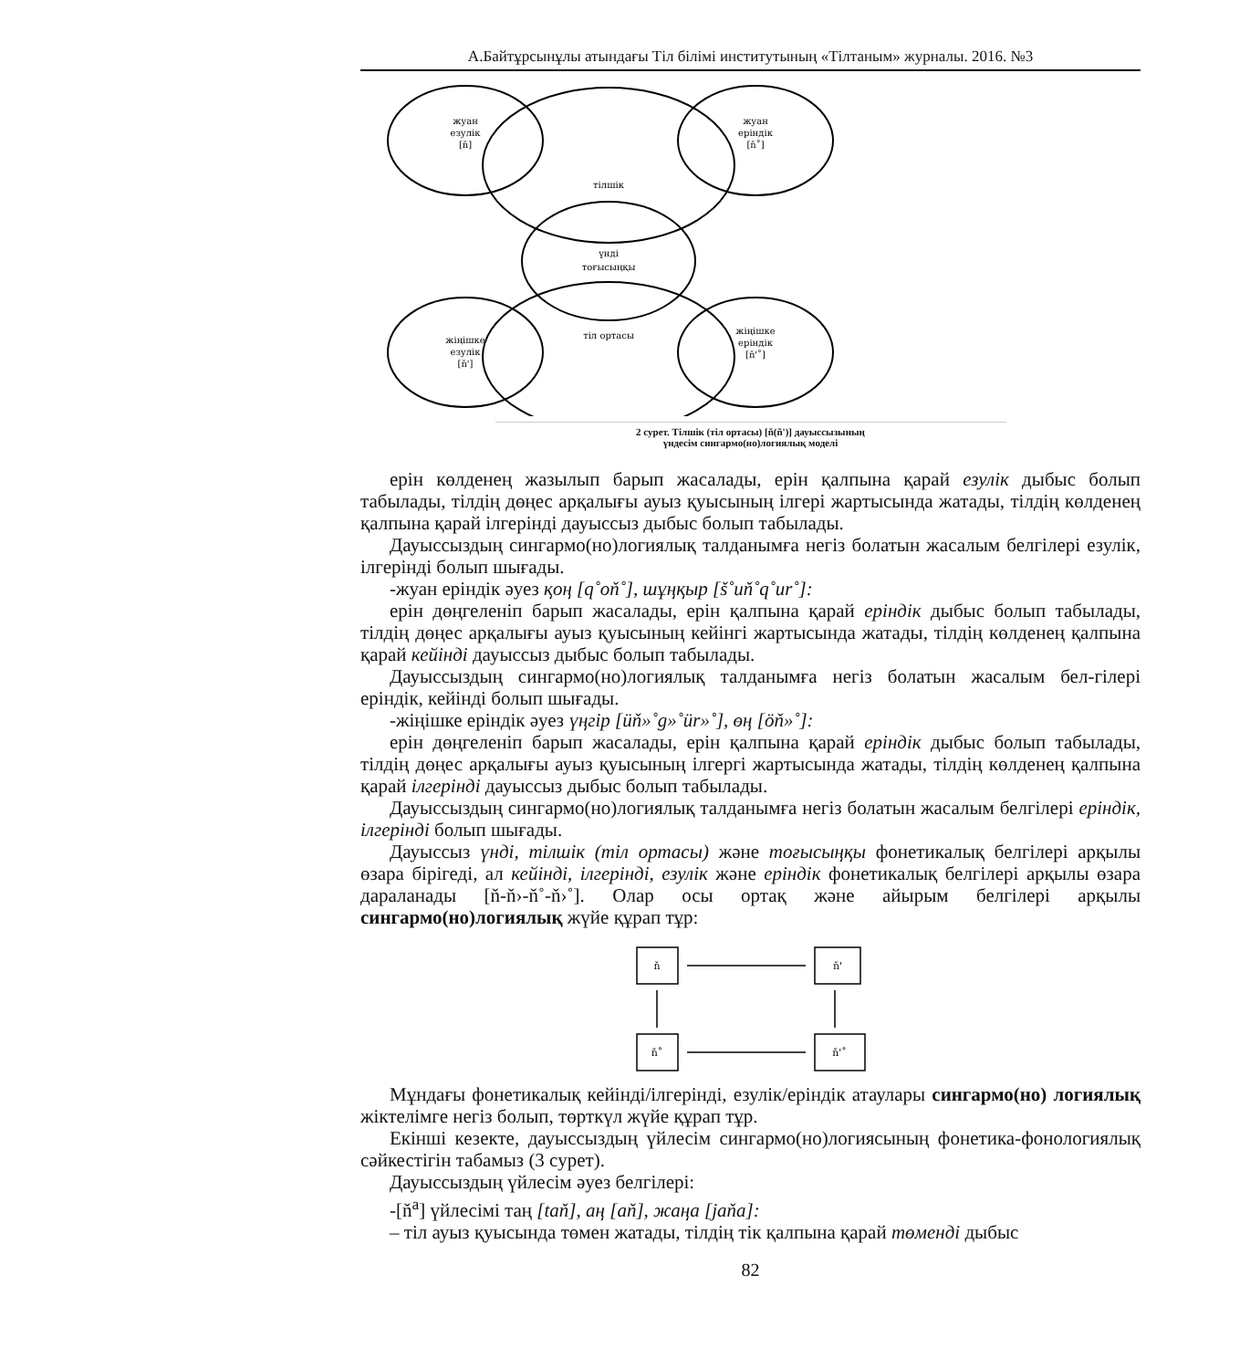А.Байтұрсынұлы атындағы Тіл білімі институтының «Тілтаным» журналы. 2016. №3
жуан
езулік
[ň]
жуан
еріндік
[ň˚]
тілшік
үнді
тоғысыңқы
тіл ортасы
жіңішке
езулік
[ň']
жіңішке
еріндік
[ň'˚]
2 сурет. Тілшік (тіл ортасы) [ň(ň')] дауыссызының
үндесім сингармо(но)логиялық моделі
ерін көлденең жазылып барып жасалады, ерін қалпына қарай езулік дыбыс болып табылады, тілдің дөңес арқалығы ауыз қуысының ілгері жартысында жатады, тілдің көлденең қалпына қарай ілгерінді дауыссыз дыбыс болып табылады.
Дауыссыздың сингармо(но)логиялық талданымға негіз болатын жасалым белгілері езулік, ілгерінді болып шығады.
-жуан еріндік әуез қоң [q˚oň˚], шұңқыр [š˚uň˚q˚ur˚]:
ерін дөңгеленіп барып жасалады, ерін қалпына қарай еріндік дыбыс болып табылады, тілдің дөңес арқалығы ауыз қуысының кейінгі жартысында жатады, тілдің көлденең қалпына қарай кейінді дауыссыз дыбыс болып табылады.
Дауыссыздың сингармо(но)логиялық талданымға негіз болатын жасалым бел-гілері еріндік, кейінді болып шығады.
-жіңішке еріндік әуез үңгір [üň»˚g»˚ür»˚], өң [öň»˚]:
ерін дөңгеленіп барып жасалады, ерін қалпына қарай еріндік дыбыс болып табылады, тілдің дөңес арқалығы ауыз қуысының ілгергі жартысында жатады, тілдің көлденең қалпына қарай ілгерінді дауыссыз дыбыс болып табылады.
Дауыссыздың сингармо(но)логиялық талданымға негіз болатын жасалым белгілері еріндік, ілгерінді болып шығады.
Дауыссыз үнді, тілшік (тіл ортасы) және тоғысыңқы фонетикалық белгілері арқылы өзара бірігеді, ал кейінді, ілгерінді, езулік және еріндік фонетикалық белгілері арқылы өзара дараланады [ň-ň›-ň˚-ň›˚]. Олар осы ортақ және айырым белгілері арқылы сингармо(но)логиялық жүйе құрап тұр:
ň
ň'
ň˚
ň'˚
Мұндағы фонетикалық кейінді/ілгерінді, езулік/еріндік атаулары сингармо(но) логиялық жіктелімге негіз болып, төрткүл жүйе құрап тұр.
Екінші кезекте, дауыссыздың үйлесім сингармо(но)логиясының фонетика-фонологиялық сәйкестігін табамыз (3 сурет).
Дауыссыздың үйлесім әуез белгілері:
-[ň<sup>a</sup>] үйлесімі таң [taň], аң [aň], жаңа [jaňa]:
– тіл ауыз қуысында төмен жатады, тілдің тік қалпына қарай төменді дыбыс
82